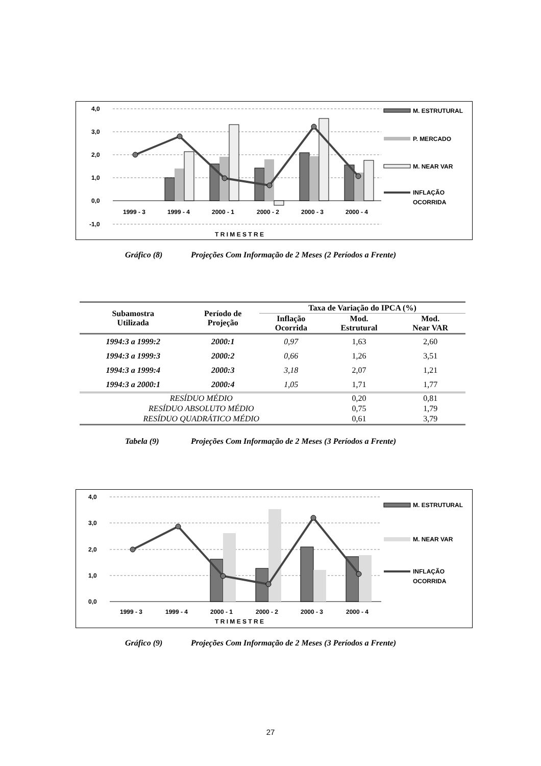4,0
3,0
2,0
1,0
0,0
-1,0
1999 - 3
1999 - 4
2000 - 1
2000 - 2
2000 - 3
2000 - 4
T R I M E S T R E
M. ESTRUTURAL
P. MERCADO
M. NEAR VAR
INFLAÇÃO
OCORRIDA
Gráfico (8) Projeções Com Informação de 2 Meses (2 Períodos a Frente)
| Subamostra Utilizada | Período de Projeção | Taxa de Variação do IPCA (%) | | |
| --- | --- | --- | --- | --- |
| | | Inflação Ocorrida | Mod. Estrutural | Mod. Near VAR |
| 1994:3 a 1999:2 | 2000:1 | 0,97 | 1,63 | 2,60 |
| 1994:3 a 1999:3 | 2000:2 | 0,66 | 1,26 | 3,51 |
| 1994:3 a 1999:4 | 2000:3 | 3,18 | 2,07 | 1,21 |
| 1994:3 a 2000:1 | 2000:4 | 1,05 | 1,71 | 1,77 |
| RESÍDUO MÉDIO | | | 0,20 | 0,81 |
| RESÍDUO ABSOLUTO MÉDIO | | | 0,75 | 1,79 |
| RESÍDUO QUADRÁTICO MÉDIO | | | 0,61 | 3,79 |
Tabela (9) Projeções Com Informação de 2 Meses (3 Períodos a Frente)
4,0
3,0
2,0
1,0
0,0
1999 - 3
1999 - 4
2000 - 1
2000 - 2
2000 - 3
2000 - 4
T R I M E S T R E
M. ESTRUTURAL
M. NEAR VAR
INFLAÇÃO
OCORRIDA
Gráfico (9) Projeções Com Informação de 2 Meses (3 Períodos a Frente)
27